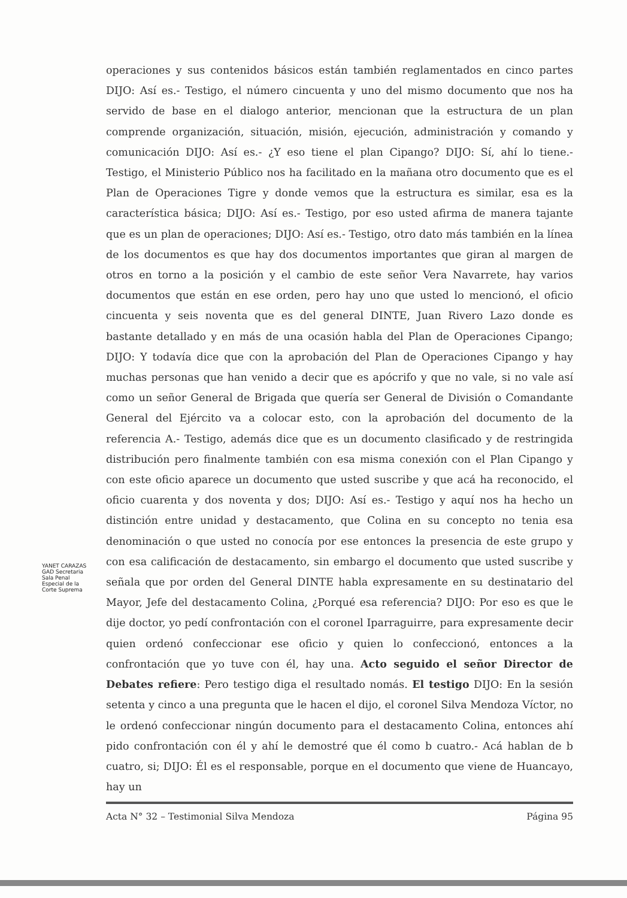operaciones y sus contenidos básicos están también reglamentados en cinco partes DIJO: Así es.- Testigo, el número cincuenta y uno del mismo documento que nos ha servido de base en el dialogo anterior, mencionan que la estructura de un plan comprende organización, situación, misión, ejecución, administración y comando y comunicación DIJO: Así es.- ¿Y eso tiene el plan Cipango? DIJO: Sí, ahí lo tiene.- Testigo, el Ministerio Público nos ha facilitado en la mañana otro documento que es el Plan de Operaciones Tigre y donde vemos que la estructura es similar, esa es la característica básica; DIJO: Así es.- Testigo, por eso usted afirma de manera tajante que es un plan de operaciones; DIJO: Así es.- Testigo, otro dato más también en la línea de los documentos es que hay dos documentos importantes que giran al margen de otros en torno a la posición y el cambio de este señor Vera Navarrete, hay varios documentos que están en ese orden, pero hay uno que usted lo mencionó, el oficio cincuenta y seis noventa que es del general DINTE, Juan Rivero Lazo donde es bastante detallado y en más de una ocasión habla del Plan de Operaciones Cipango; DIJO: Y todavía dice que con la aprobación del Plan de Operaciones Cipango y hay muchas personas que han venido a decir que es apócrifo y que no vale, si no vale así como un señor General de Brigada que quería ser General de División o Comandante General del Ejército va a colocar esto, con la aprobación del documento de la referencia A.- Testigo, además dice que es un documento clasificado y de restringida distribución pero finalmente también con esa misma conexión con el Plan Cipango y con este oficio aparece un documento que usted suscribe y que acá ha reconocido, el oficio cuarenta y dos noventa y dos; DIJO: Así es.- Testigo y aquí nos ha hecho un distinción entre unidad y destacamento, que Colina en su concepto no tenia esa denominación o que usted no conocía por ese entonces la presencia de este grupo y con esa calificación de destacamento, sin embargo el documento que usted suscribe y señala que por orden del General DINTE habla expresamente en su destinatario del Mayor, Jefe del destacamento Colina, ¿Porqué esa referencia? DIJO: Por eso es que le dije doctor, yo pedí confrontación con el coronel Iparraguirre, para expresamente decir quien ordenó confeccionar ese oficio y quien lo confeccionó, entonces a la confrontación que yo tuve con él, hay una. Acto seguido el señor Director de Debates refiere: Pero testigo diga el resultado nomás. El testigo DIJO: En la sesión setenta y cinco a una pregunta que le hacen el dijo, el coronel Silva Mendoza Víctor, no le ordenó confeccionar ningún documento para el destacamento Colina, entonces ahí pido confrontación con él y ahí le demostré que él como b cuatro.- Acá hablan de b cuatro, si; DIJO: Él es el responsable, porque en el documento que viene de Huancayo, hay un
Acta N° 32 – Testimonial Silva Mendoza Página 95
YANET CARAZAS GAD Secretaria Sala Penal Especial de la Corte Suprema